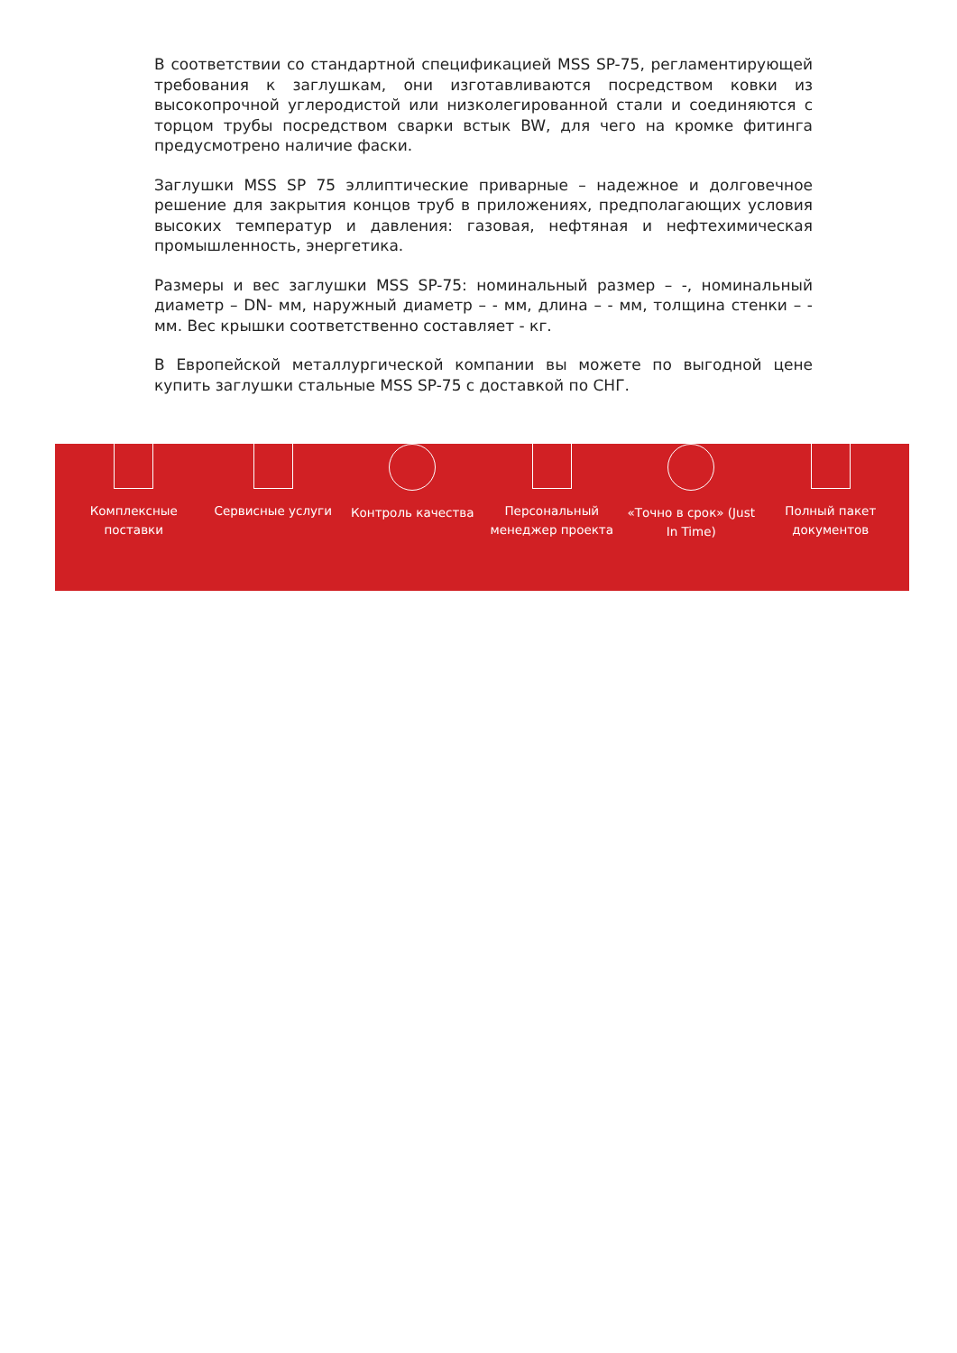В соответствии со стандартной спецификацией MSS SP-75, регламентирующей требования к заглушкам, они изготавливаются посредством ковки из высокопрочной углеродистой или низколегированной стали и соединяются с торцом трубы посредством сварки встык BW, для чего на кромке фитинга предусмотрено наличие фаски.
Заглушки MSS SP 75 эллиптические приварные – надежное и долговечное решение для закрытия концов труб в приложениях, предполагающих условия высоких температур и давления: газовая, нефтяная и нефтехимическая промышленность, энергетика.
Размеры и вес заглушки MSS SP-75: номинальный размер – -, номинальный диаметр – DN- мм, наружный диаметр – - мм, длина – - мм, толщина стенки – - мм. Вес крышки соответственно составляет - кг.
В Европейской металлургической компании вы можете по выгодной цене купить заглушки стальные MSS SP-75 с доставкой по СНГ.
Комплексные
поставки
Сервисные услуги Контроль качества Персональный
менеджер проекта
«Точно в срок» (Just
In Time)
Полный пакет
документов